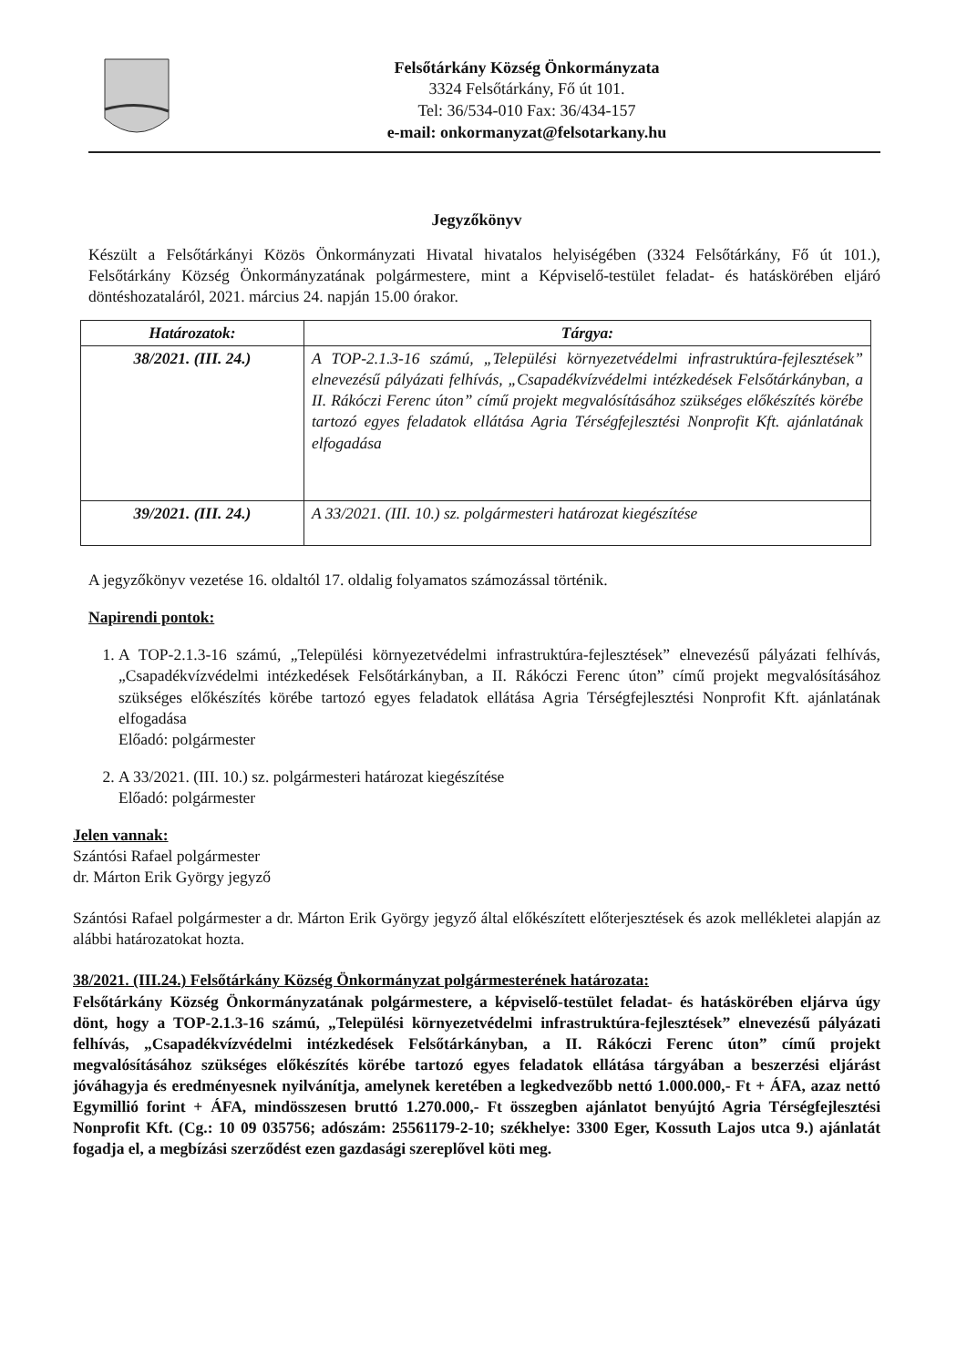Felsőtárkány Község Önkormányzata
3324 Felsőtárkány, Fő út 101.
Tel: 36/534-010 Fax: 36/434-157
e-mail: onkormanyzat@felsotarkany.hu
Jegyzőkönyv
Készült a Felsőtárkányi Közös Önkormányzati Hivatal hivatalos helyiségében (3324 Felsőtárkány, Fő út 101.), Felsőtárkány Község Önkormányzatának polgármestere, mint a Képviselő-testület feladat- és hatáskörében eljáró döntéshozataláról, 2021. március 24. napján 15.00 órakor.
| Határozatok: | Tárgya: |
| --- | --- |
| 38/2021. (III. 24.) | A TOP-2.1.3-16 számú, „Települési környezetvédelmi infrastruktúra-fejlesztések” elnevezésű pályázati felhívás, „Csapadékvízvédelmi intézkedések Felsőtárkányban, a II. Rákóczi Ferenc úton” című projekt megvalósításához szükséges előkészítés körébe tartozó egyes feladatok ellátása Agria Térségfejlesztési Nonprofit Kft. ajánlatának elfogadása |
| 39/2021. (III. 24.) | A 33/2021. (III. 10.) sz. polgármesteri határozat kiegészítése |
A jegyzőkönyv vezetése 16. oldaltól 17. oldalig folyamatos számozással történik.
Napirendi pontok:
1. A TOP-2.1.3-16 számú, „Települési környezetvédelmi infrastruktúra-fejlesztések” elnevezésű pályázati felhívás, „Csapadékvízvédelmi intézkedések Felsőtárkányban, a II. Rákóczi Ferenc úton” című projekt megvalósításához szükséges előkészítés körébe tartozó egyes feladatok ellátása Agria Térségfejlesztési Nonprofit Kft. ajánlatának elfogadása
Előadó: polgármester
2. A 33/2021. (III. 10.) sz. polgármesteri határozat kiegészítése
Előadó: polgármester
Jelen vannak:
Szántósi Rafael polgármester
dr. Márton Erik György jegyző
Szántósi Rafael polgármester a dr. Márton Erik György jegyző által előkészített előterjesztések és azok mellékletei alapján az alábbi határozatokat hozta.
38/2021. (III.24.) Felsőtárkány Község Önkormányzat polgármesterének határozata:
Felsőtárkány Község Önkormányzatának polgármestere, a képviselő-testület feladat- és hatáskörében eljárva úgy dönt, hogy a TOP-2.1.3-16 számú, „Települési környezetvédelmi infrastruktúra-fejlesztések” elnevezésű pályázati felhívás, „Csapadékvízvédelmi intézkedések Felsőtárkányban, a II. Rákóczi Ferenc úton” című projekt megvalósításához szükséges előkészítés körébe tartozó egyes feladatok ellátása tárgyában a beszerzési eljárást jóváhagyja és eredményesnek nyilvánítja, amelynek keretében a legkedvezőbb nettó 1.000.000,- Ft + ÁFA, azaz nettó Egymillió forint + ÁFA, mindösszesen bruttó 1.270.000,- Ft összegben ajánlatot benyújtó Agria Térségfejlesztési Nonprofit Kft. (Cg.: 10 09 035756; adószám: 25561179-2-10; székhelye: 3300 Eger, Kossuth Lajos utca 9.) ajánlatát fogadja el, a megbízási szerződést ezen gazdasági szereplővel köti meg.